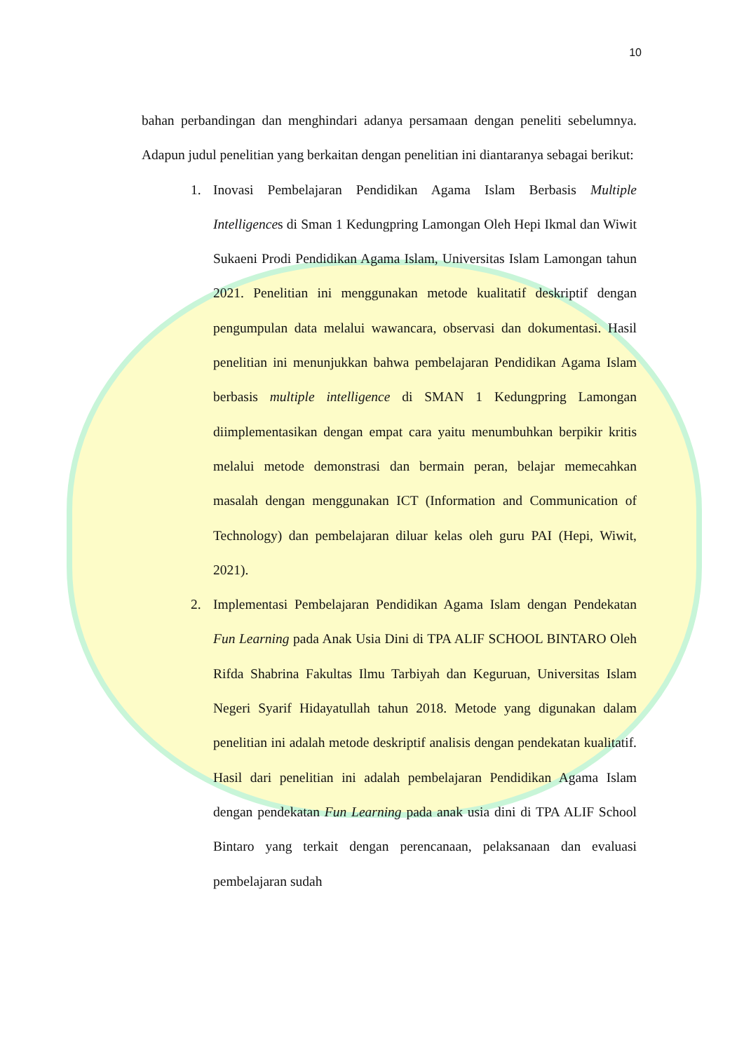10
bahan perbandingan dan menghindari adanya persamaan dengan peneliti sebelumnya. Adapun judul penelitian yang berkaitan dengan penelitian ini diantaranya sebagai berikut:
1. Inovasi Pembelajaran Pendidikan Agama Islam Berbasis Multiple Intelligences di Sman 1 Kedungpring Lamongan Oleh Hepi Ikmal dan Wiwit Sukaeni Prodi Pendidikan Agama Islam, Universitas Islam Lamongan tahun 2021. Penelitian ini menggunakan metode kualitatif deskriptif dengan pengumpulan data melalui wawancara, observasi dan dokumentasi. Hasil penelitian ini menunjukkan bahwa pembelajaran Pendidikan Agama Islam berbasis multiple intelligence di SMAN 1 Kedungpring Lamongan diimplementasikan dengan empat cara yaitu menumbuhkan berpikir kritis melalui metode demonstrasi dan bermain peran, belajar memecahkan masalah dengan menggunakan ICT (Information and Communication of Technology) dan pembelajaran diluar kelas oleh guru PAI (Hepi, Wiwit, 2021).
2. Implementasi Pembelajaran Pendidikan Agama Islam dengan Pendekatan Fun Learning pada Anak Usia Dini di TPA ALIF SCHOOL BINTARO Oleh Rifda Shabrina Fakultas Ilmu Tarbiyah dan Keguruan, Universitas Islam Negeri Syarif Hidayatullah tahun 2018. Metode yang digunakan dalam penelitian ini adalah metode deskriptif analisis dengan pendekatan kualitatif. Hasil dari penelitian ini adalah pembelajaran Pendidikan Agama Islam dengan pendekatan Fun Learning pada anak usia dini di TPA ALIF School Bintaro yang terkait dengan perencanaan, pelaksanaan dan evaluasi pembelajaran sudah